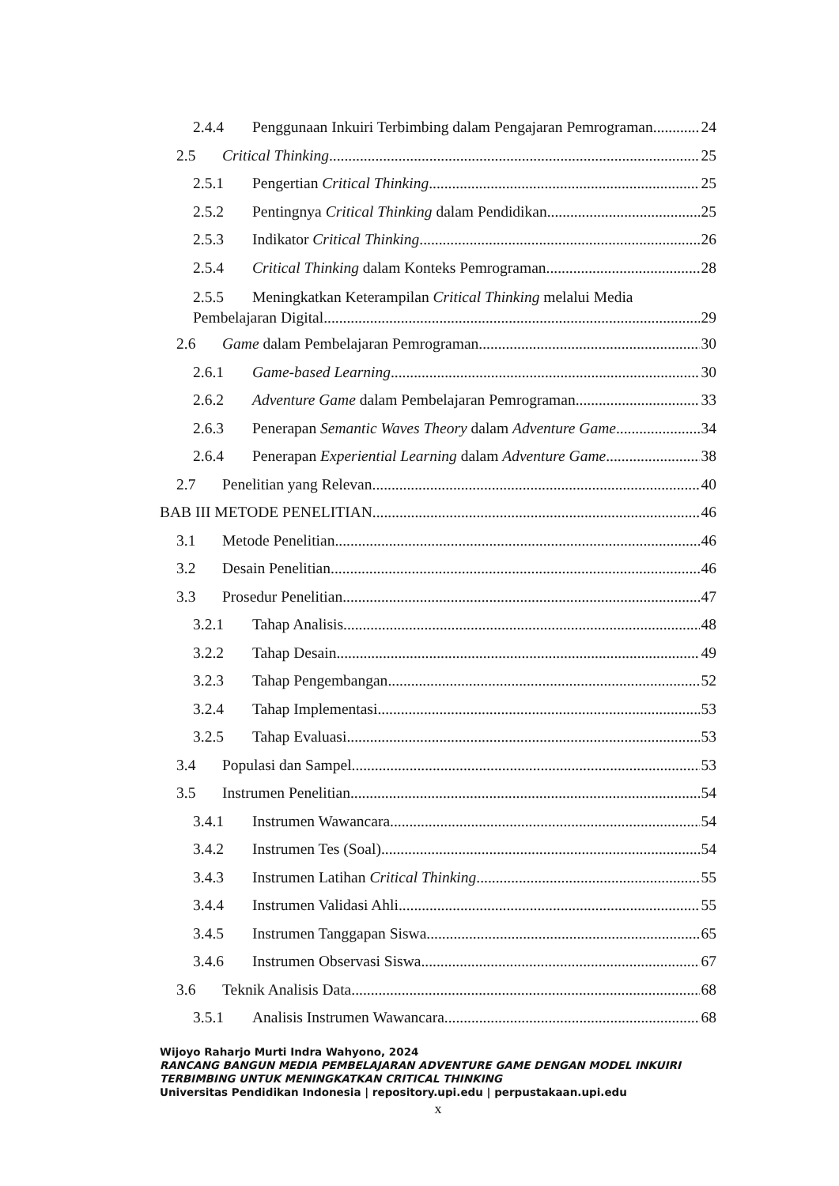2.4.4 Penggunaan Inkuiri Terbimbing dalam Pengajaran Pemrograman 24
2.5 Critical Thinking 25
2.5.1 Pengertian Critical Thinking 25
2.5.2 Pentingnya Critical Thinking dalam Pendidikan 25
2.5.3 Indikator Critical Thinking 26
2.5.4 Critical Thinking dalam Konteks Pemrograman 28
2.5.5 Meningkatkan Keterampilan Critical Thinking melalui Media
Pembelajaran Digital 29
2.6 Game dalam Pembelajaran Pemrograman 30
2.6.1 Game-based Learning 30
2.6.2 Adventure Game dalam Pembelajaran Pemrograman 33
2.6.3 Penerapan Semantic Waves Theory dalam Adventure Game 34
2.6.4 Penerapan Experiential Learning dalam Adventure Game 38
2.7 Penelitian yang Relevan 40
BAB III METODE PENELITIAN 46
3.1 Metode Penelitian 46
3.2 Desain Penelitian 46
3.3 Prosedur Penelitian 47
3.2.1 Tahap Analisis 48
3.2.2 Tahap Desain 49
3.2.3 Tahap Pengembangan 52
3.2.4 Tahap Implementasi 53
3.2.5 Tahap Evaluasi 53
3.4 Populasi dan Sampel 53
3.5 Instrumen Penelitian 54
3.4.1 Instrumen Wawancara 54
3.4.2 Instrumen Tes (Soal) 54
3.4.3 Instrumen Latihan Critical Thinking 55
3.4.4 Instrumen Validasi Ahli 55
3.4.5 Instrumen Tanggapan Siswa 65
3.4.6 Instrumen Observasi Siswa 67
3.6 Teknik Analisis Data 68
3.5.1 Analisis Instrumen Wawancara 68
Wijoyo Raharjo Murti Indra Wahyono, 2024
RANCANG BANGUN MEDIA PEMBELAJARAN ADVENTURE GAME DENGAN MODEL INKUIRI TERBIMBING UNTUK MENINGKATKAN CRITICAL THINKING
Universitas Pendidikan Indonesia | repository.upi.edu | perpustakaan.upi.edu
x